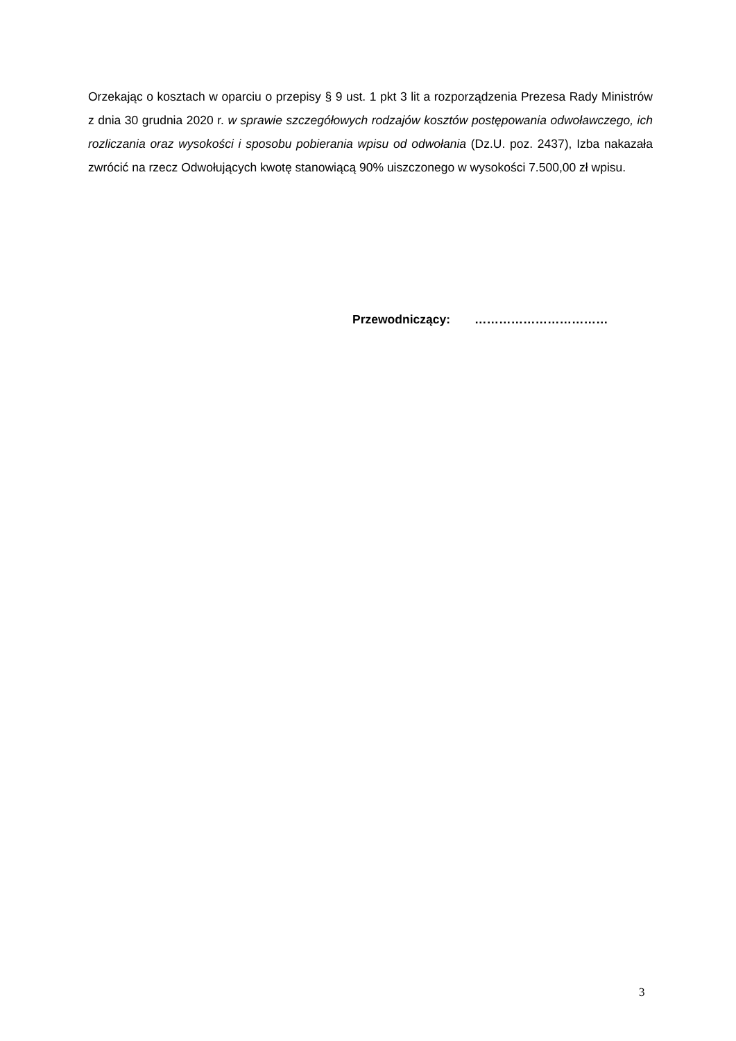Orzekając o kosztach w oparciu o przepisy § 9 ust. 1 pkt 3 lit a rozporządzenia Prezesa Rady Ministrów z dnia 30 grudnia 2020 r. w sprawie szczegółowych rodzajów kosztów postępowania odwoławczego, ich rozliczania oraz wysokości i sposobu pobierania wpisu od odwołania (Dz.U. poz. 2437), Izba nakazała zwrócić na rzecz Odwołujących kwotę stanowiącą 90% uiszczonego w wysokości 7.500,00 zł wpisu.
Przewodniczący: ……………………………
3